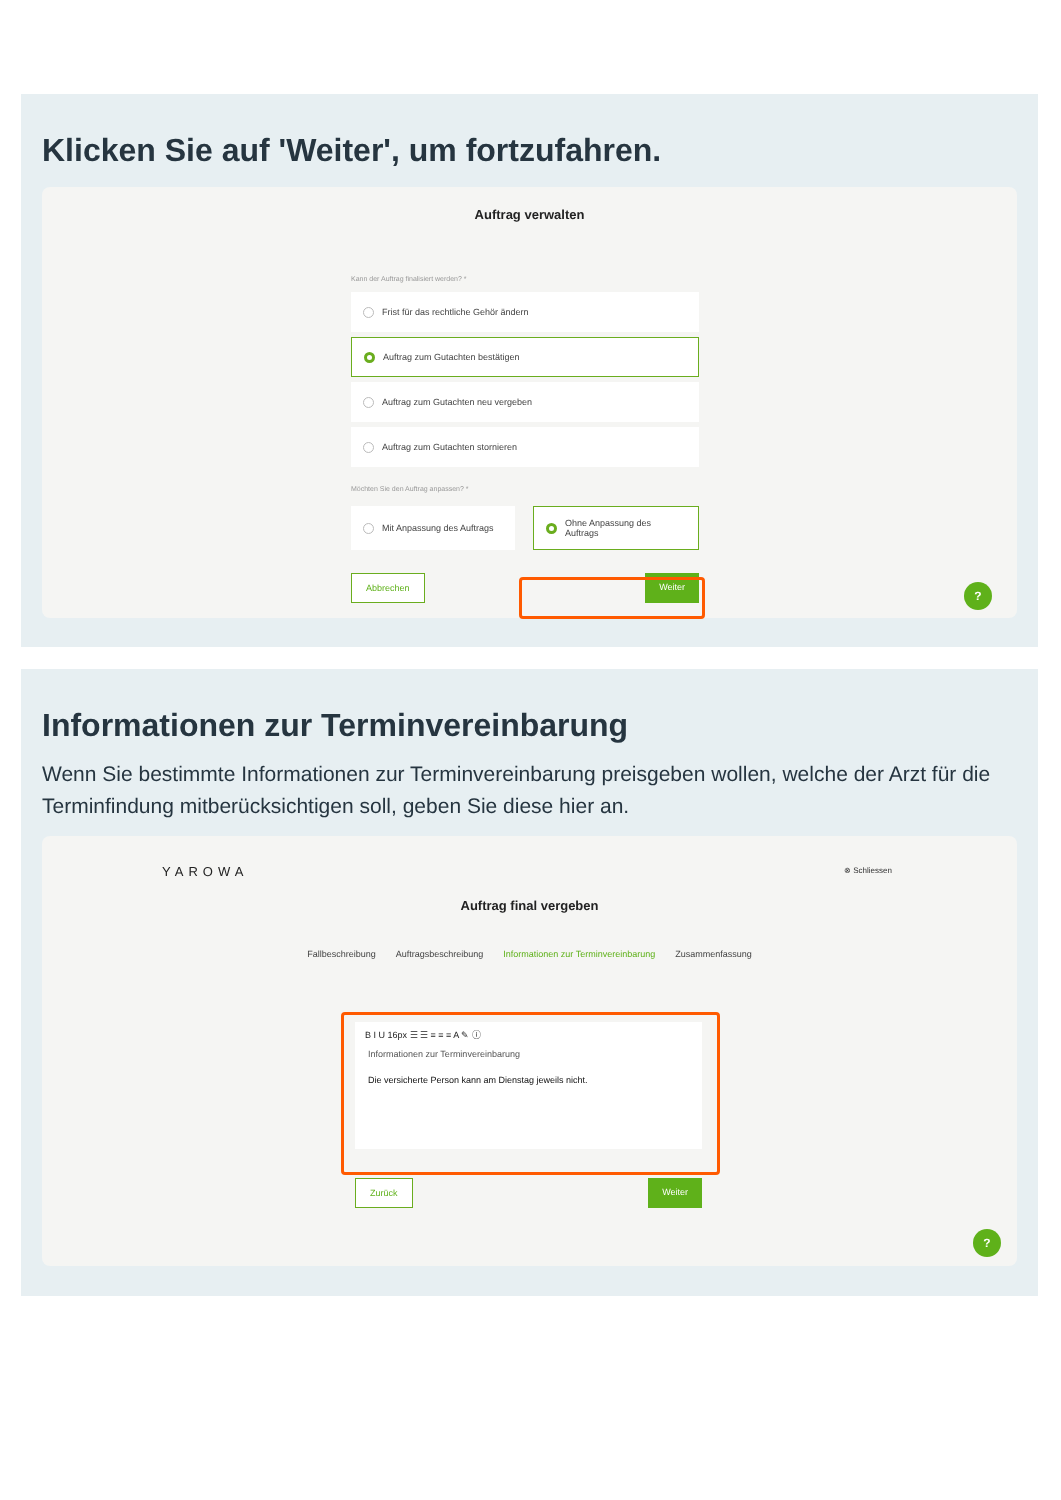Klicken Sie auf 'Weiter', um fortzufahren.
Auftrag verwalten
Kann der Auftrag finalisiert werden? *
Frist für das rechtliche Gehör ändern
Auftrag zum Gutachten bestätigen
Auftrag zum Gutachten neu vergeben
Auftrag zum Gutachten stornieren
Möchten Sie den Auftrag anpassen? *
Mit Anpassung des Auftrags
Ohne Anpassung des
Auftrags
Abbrechen Weiter
?
Informationen zur Terminvereinbarung
Wenn Sie bestimmte Informationen zur Terminvereinbarung preisgeben wollen, welche der Arzt für die Terminfindung mitberücksichtigen soll, geben Sie diese hier an.
YAROWA ⊗ Schliessen
Auftrag final vergeben
Fallbeschreibung Auftragsbeschreibung Informationen zur Terminvereinbarung Zusammenfassung
B I U 16px ☰ ☰ ≡ ≡ ≡ A ✎ ⓘ
Informationen zur Terminvereinbarung
Die versicherte Person kann am Dienstag jeweils nicht.
Zurück Weiter
?